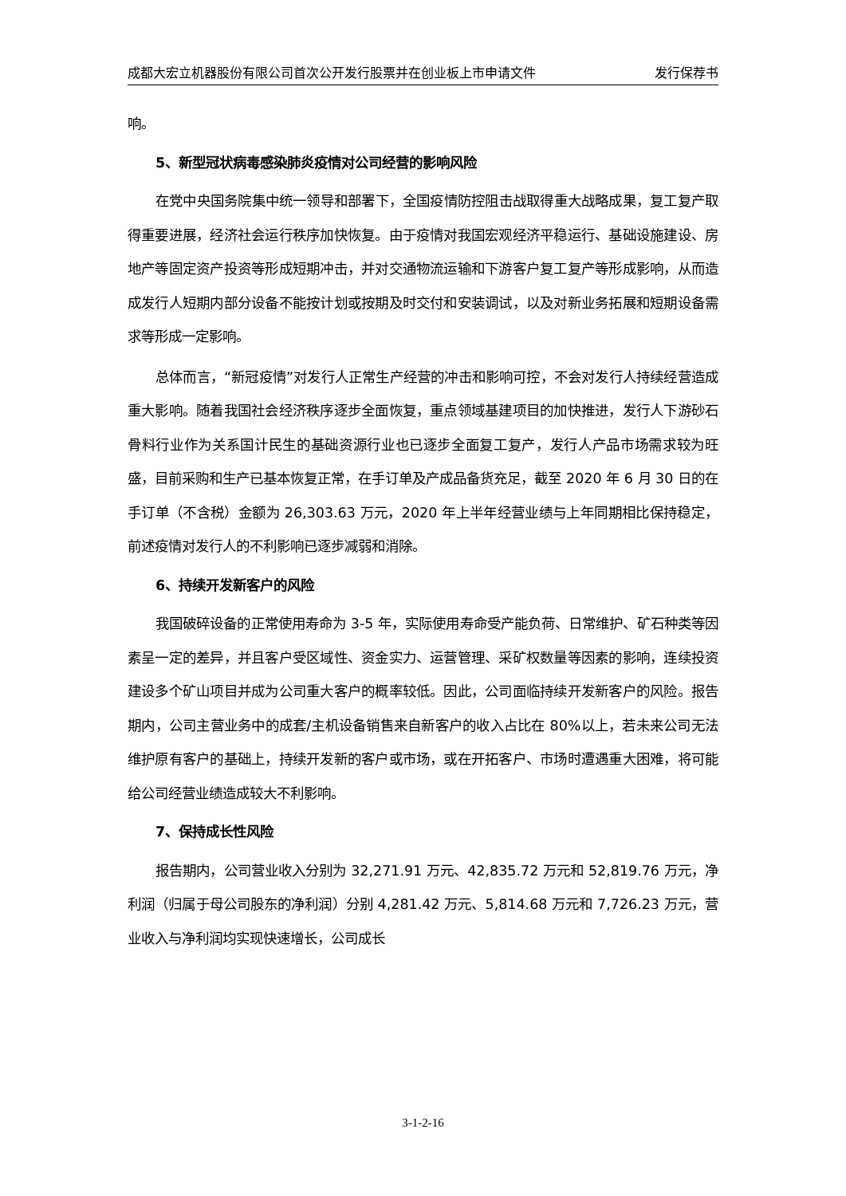成都大宏立机器股份有限公司首次公开发行股票并在创业板上市申请文件 发行保荐书
响。
5、新型冠状病毒感染肺炎疫情对公司经营的影响风险
在党中央国务院集中统一领导和部署下，全国疫情防控阻击战取得重大战略成果，复工复产取得重要进展，经济社会运行秩序加快恢复。由于疫情对我国宏观经济平稳运行、基础设施建设、房地产等固定资产投资等形成短期冲击，并对交通物流运输和下游客户复工复产等形成影响，从而造成发行人短期内部分设备不能按计划或按期及时交付和安装调试，以及对新业务拓展和短期设备需求等形成一定影响。
总体而言，“新冠疫情”对发行人正常生产经营的冲击和影响可控，不会对发行人持续经营造成重大影响。随着我国社会经济秩序逐步全面恢复，重点领域基建项目的加快推进，发行人下游砂石骨料行业作为关系国计民生的基础资源行业也已逐步全面复工复产，发行人产品市场需求较为旺盛，目前采购和生产已基本恢复正常，在手订单及产成品备货充足，截至 2020 年 6 月 30 日的在手订单（不含税）金额为 26,303.63 万元，2020 年上半年经营业绩与上年同期相比保持稳定，前述疫情对发行人的不利影响已逐步减弱和消除。
6、持续开发新客户的风险
我国破碎设备的正常使用寿命为 3-5 年，实际使用寿命受产能负荷、日常维护、矿石种类等因素呈一定的差异，并且客户受区域性、资金实力、运营管理、采矿权数量等因素的影响，连续投资建设多个矿山项目并成为公司重大客户的概率较低。因此，公司面临持续开发新客户的风险。报告期内，公司主营业务中的成套/主机设备销售来自新客户的收入占比在 80%以上，若未来公司无法维护原有客户的基础上，持续开发新的客户或市场，或在开拓客户、市场时遭遇重大困难，将可能给公司经营业绩造成较大不利影响。
7、保持成长性风险
报告期内，公司营业收入分别为 32,271.91 万元、42,835.72 万元和 52,819.76 万元，净利润（归属于母公司股东的净利润）分别 4,281.42 万元、5,814.68 万元和 7,726.23 万元，营业收入与净利润均实现快速增长，公司成长
3-1-2-16